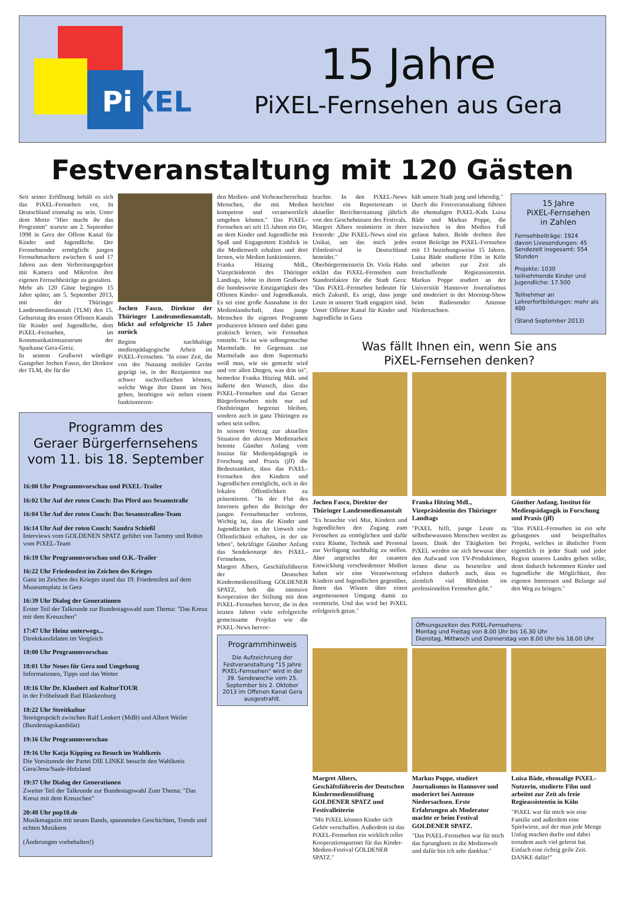PiXEL
15 Jahre
PiXEL-Fernsehen aus Gera
Festveranstaltung mit 120 Gästen
Seit seiner Eröffnung behält es sich das PiXEL-Fernsehen vor, In Deutschland einmalig zu sein. Unter dem Motto "Hier macht ihr das Programm" startete am 2. September 1998 in Gera der Offene Kanal für Kinder und Jugendliche. Der Fernsehsender ermöglicht jungen Fernsehmachern zwischen 6 und 17 Jahren aus dem Verbreitungsgebiet mit Kamera und Mikrofon ihre eigenen Fernsehbeiträge zu gestalten.
Mehr als 120 Gäste begingen 15 Jahre später, am 5. September 2013, mit der Thüringer Landesmedienanstalt (TLM) den 15. Geburtstag des ersten Offenen Kanals für Kinder und Jugendliche, dem PiXEL-Fernsehen, im Kommunikationszentrum der Sparkasse Gera-Greiz.
In seinem Grußwort würdigte Gastgeber Jochen Fasco, der Direktor der TLM, die für die
Jochen Fasco, Direktor der Thüringer Landesmedienanstalt, blickt auf erfolgreiche 15 Jahre zurück
Region nachhaltige medienpädagogische Arbeit im PiXEL-Fernsehen. "In einer Zeit, die von der Nutzung mobiler Geräte geprägt ist, in der Rezipienten nur schwer nachvollziehen können, welche Wege ihre Daten im Netz gehen, benötigen wir neben einem funktionieren-
Programm des
Geraer Bürgerfernsehens
vom 11. bis 18. September
16:00 Uhr Programmvorschau und PiXEL-Trailer
16:02 Uhr Auf der roten Couch: Das Pferd aus Sesamstraße
16:04 Uhr Auf der roten Couch: Das Sesamstraßen-Team
16:14 Uhr Auf der roten Couch: Sandra Schießl
Interviews vom GOLDENEN SPATZ geführt von Tammy und Robin vom PiXEL-Team
16:19 Uhr Programmvorschau und O.K.-Trailer
16:22 Uhr Friedensfest im Zeichen des Krieges
Ganz im Zeichen des Krieges stand das 19. Friedensfest auf dem Museumsplatz in Gera
16:39 Uhr Dialog der Generationen
Erster Teil der Talkrunde zur Bundestagswahl zum Thema: "Das Kreuz mit dem Kreuzchen"
17:47 Uhr Heinz unterwegs...
Direktkandidaten im Vergleich
18:00 Uhr Programmvorschau
18:01 Uhr Neues für Gera und Umgebung
Informationen, Tipps und das Wetter
18:16 Uhr Dr. Klaubert auf KulturTOUR
in der Fröbelstadt Bad Blankenburg
18:22 Uhr Streitkultur
Streitgespräch zwischen Ralf Lenkert (MdB) und Albert Weiler (Bundestagskandidat)
19:16 Uhr Programmvorschau
19:16 Uhr Katja Kipping zu Besuch im Wahlkreis
Die Vorsitzende der Partei DIE LINKE besucht den Wahlkreis Gera/Jena/Saale-Holzland
19:37 Uhr Dialog der Generationen
Zweiter Teil der Talkrunde zur Bundestagswahl Zum Thema: "Das Kreuz mit dem Kreuzchen"
20:48 Uhr pop10.de
Musikmagazin mit neuen Bands, spannenden Geschichten, Trends und echten Musikern
(Änderungen vorbehalten!)
den Medien- und Verbraucherschutz Menschen, die mit Medien kompetent und verantwortlich umgehen können." Das PiXEL-Fernsehen sei seit 15 Jahren ein Ort, an dem Kinder und Jugendliche mit Spaß und Engagement Einblick in die Medienwelt erhalten und dort lernen, wie Medien funktionieren.
Franka Hitzing MdL, Vizepräsidentin des Thüringer Landtags, lobte in ihrem Grußwort die bundesweite Einzigartigkeit des Offenen Kinder- und Jugendkanals. Es sei eine große Ausnahme in der Medienlandschaft, dass junge Menschen ihr eigenes Programm produzieren können und dabei ganz praktisch lernen, wie Fernsehen entsteht. "Es ist wie selbstgemachte Marmelade. Im Gegensatz zur Marmelade aus dem Supermarkt weiß man, wie sie gemacht wird und vor allen Dingen, was drin ist", bemerkte Franka Hitzing MdL und äußerte den Wunsch, dass das PiXEL-Fernsehen und das Geraer Bürgerfernsehen nicht nur auf Ostthüringen begrenzt bleiben, sondern auch in ganz Thüringen zu sehen sein sollen.
In seinem Vortrag zur aktuellen Situation der aktiven Medienarbeit betonte Günther Anfang vom Institut für Medienpädagogik in Forschung und Praxis (jff) die Bedeutsamkeit, dass das PiXEL-Fernsehen den Kindern und Jugendlichen ermöglicht, sich in der lokalen Öffentlichkeit zu präsentieren. "In der Flut des Internets gehen die Beiträge der jungen Fernsehmacher verloren. Wichtig ist, dass die Kinder und Jugendlichen in der Umwelt eine Öffentlichkeit erhalten, in der sie leben", bekräftigte Günther Anfang das Sendekonzept des PiXEL-Fernsehens.
Margret Albers, Geschäftsführerin der Deutschen Kindermedienstiftung GOLDENER SPATZ, hob die intensive Kooperation der Stiftung mit dem PiXEL-Fernsehen hervor, die in den letzten Jahren viele erfolgreiche gemeinsame Projekte wie die PiXEL-News hervor-
Programmhinweis
Die Aufzeichnung der Festveranstaltung "15 Jahre PiXEL-Fernsehen" wird in der 39. Sendewoche vom 25. September bis 2. Oktober 2013 im Offenen Kanal Gera ausgestrahlt.
brachte. In den PiXEL-News berichtet ein Reporterteam in aktueller Berichterstattung jährlich von den Geschehnissen des Festivals. Margret Albers resümierte in ihrer Festrede: „Die PiXEL-News sind ein Unikat, um das mich jedes Filmfestival in Deutschland beneidet."
Oberbürgermeisterin Dr. Viola Hahn erklärt das PiXEL-Fernsehen zum Standortfaktor für die Stadt Gera: "Das PiXEL-Fernsehen bedeutet für mich Zukunft. Es zeigt, dass junge Leute in unserer Stadt engagiert sind. Unser Offener Kanal für Kinder und Jugendliche in Gera
hält unsere Stadt jung und lebendig."
Durch die Festveranstaltung führten die ehemaligen PiXEL-Kids Luisa Bäde und Markus Poppe, die inzwischen in den Medien Fuß gefasst haben. Beide drehten ihre ersten Beiträge im PiXEL-Fernsehen mit 13 beziehungsweise 15 Jahren. Luisa Bäde studierte Film in Köln und arbeitet zur Zeit als freischaffende Regieassistentin. Markus Poppe studiert an der Universität Hannover Journalismus und moderiert in der Morning-Show beim Radiosender Antenne Niedersachsen.
15 Jahre
PiXEL-Fernsehen
in Zahlen
Fernsehbeiträge: 1924
davon Livesendungen: 45
Sendezeit insgesamt: 554 Stunden
Projekte: 1030
teilnehmende Kinder und Jugendliche: 17.500
Teilnehmer an Lehrerfortbildungen: mehr als 400
(Stand September 2013)
Was fällt Ihnen ein, wenn Sie ans
PiXEL-Fernsehen denken?
Jochen Fasco, Direktor der Thüringer Landesmedienanstalt
"Es brauchte viel Mut, Kindern und Jugendlichen den Zugang zum Fernsehen zu ermöglichen und dafür extra Räume, Technik und Personal zur Verfügung nachhaltig zu stellen. Aber angesichts der rasanten Entwicklung verschiedenster Medien haben wir eine Verantwortung Kindern und Jugendlichen gegenüber, ihnen das Wissen über einen angemessenen Umgang damit zu vermitteln. Und das wird bei PiXEL erfolgreich getan."
Franka Hitzing MdL, Vizepräsidentin des Thüringer Landtags
"PiXEL hilft, junge Leute zu selbstbewussten Menschen werden zu lassen. Dank der Tätigkeiten bei PiXEL werden sie sich bewusst über den Aufwand von TV-Produktionen, lernen diese zu beurteilen und erfahren dadurch auch, dass es ziemlich viel Blödsinn im professionellen Fernsehen gibt."
Günther Anfang, Institut für Medienpädagogik in Forschung und Praxis (jff)
"Das PiXEL-Fernsehen ist ein sehr gelungenes und beispielhaftes Projekt, welches in ähnlicher Form eigentlich in jeder Stadt und jeder Region unseres Landes geben sollte, denn dadurch bekommen Kinder und Jugendliche die Möglichkeit, ihre eigenen Interessen und Belange auf den Weg zu bringen."
Öffnungszeiten des PiXEL-Fernsehens:
Montag und Freitag von 8.00 Uhr bis 16.30 Uhr
Dienstag, Mittwoch und Donnerstag von 8.00 Uhr bis 18.00 Uhr
Margret Albers, Geschäftsführerin der Deutschen Kindermedienstiftung GOLDENER SPATZ und Festivalleiterin
"Mit PiXEL können Kinder sich Gehör verschaffen. Außerdem ist das PiXEL-Fernsehen ein wirklich toller Kooperationspartner für das Kinder-Medien-Festival GOLDENER SPATZ."
Markus Poppe, studiert Journalismus in Hannover und moderiert bei Antenne Niedersachsen. Erste Erfahrungen als Moderator machte er beim Festival GOLDENER SPATZ.
"Das PiXEL-Fernsehen war für mich das Sprungbrett in die Medienwelt und dafür bin ich sehr dankbar."
Luisa Bäde, ehemalige PiXEL-Nutzerin, studierte Film und arbeitet zur Zeit als freie Regieassistentin in Köln
"PiXEL war für mich wie eine Familie und außerdem eine Spielwiese, auf der man jede Menge Unfug machen durfte und dabei trotzdem auch viel gelernt hat. Einfach eine richtig geile Zeit. DANKE dafür!"